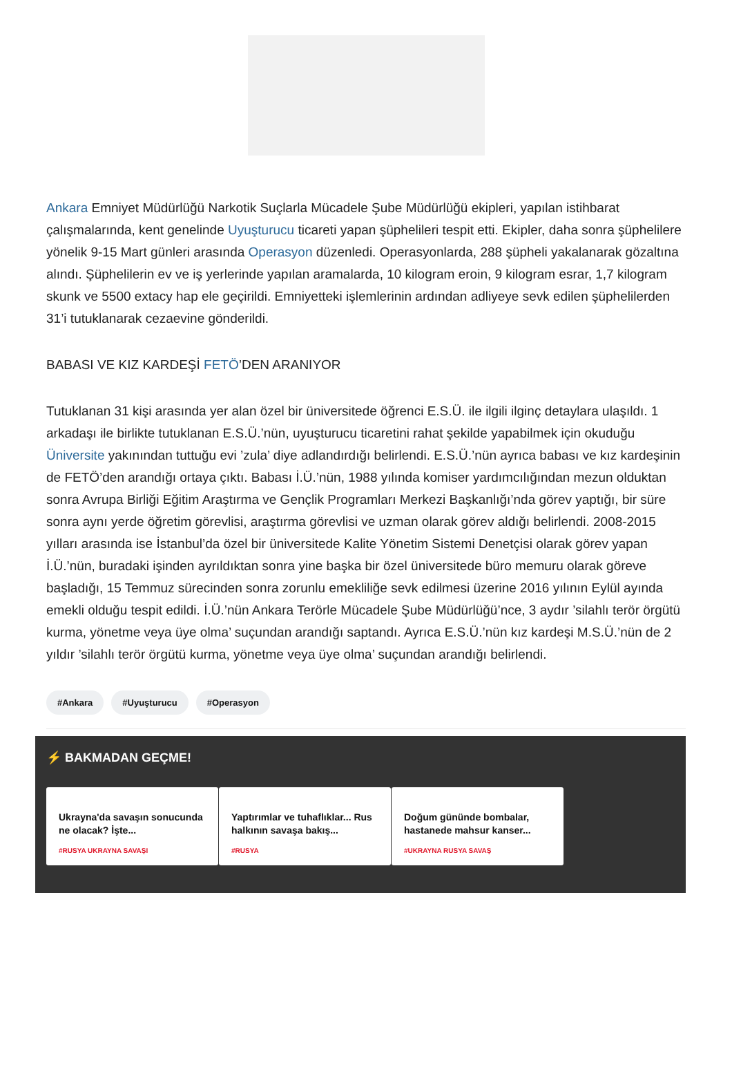Ankara Emniyet Müdürlüğü Narkotik Suçlarla Mücadele Şube Müdürlüğü ekipleri, yapılan istihbarat çalışmalarında, kent genelinde Uyuşturucu ticareti yapan şüphelileri tespit etti. Ekipler, daha sonra şüphelilere yönelik 9-15 Mart günleri arasında Operasyon düzenledi. Operasyonlarda, 288 şüpheli yakalanarak gözaltına alındı. Şüphelilerin ev ve iş yerlerinde yapılan aramalarda, 10 kilogram eroin, 9 kilogram esrar, 1,7 kilogram skunk ve 5500 extacy hap ele geçirildi. Emniyetteki işlemlerinin ardından adliyeye sevk edilen şüphelilerden 31’i tutuklanarak cezaevine gönderildi.
BABASI VE KIZ KARDEŞİ FETÖ’DEN ARANIYOR
Tutuklanan 31 kişi arasında yer alan özel bir üniversitede öğrenci E.S.Ü. ile ilgili ilginç detaylara ulaşıldı. 1 arkadaşı ile birlikte tutuklanan E.S.Ü.’nün, uyuşturucu ticaretini rahat şekilde yapabilmek için okuduğu Üniversite yakınından tuttuğu evi ’zula’ diye adlandırdığı belirlendi. E.S.Ü.’nün ayrıca babası ve kız kardeşinin de FETÖ’den arandığı ortaya çıktı. Babası İ.Ü.’nün, 1988 yılında komiser yardımcılığından mezun olduktan sonra Avrupa Birliği Eğitim Araştırma ve Gençlik Programları Merkezi Başkanlığı’nda görev yaptığı, bir süre sonra aynı yerde öğretim görevlisi, araştırma görevlisi ve uzman olarak görev aldığı belirlendi. 2008-2015 yılları arasında ise İstanbul’da özel bir üniversitede Kalite Yönetim Sistemi Denetçisi olarak görev yapan İ.Ü.’nün, buradaki işinden ayrıldıktan sonra yine başka bir özel üniversitede büro memuru olarak göreve başladığı, 15 Temmuz sürecinden sonra zorunlu emekliliğe sevk edilmesi üzerine 2016 yılının Eylül ayında emekli olduğu tespit edildi. İ.Ü.’nün Ankara Terörle Mücadele Şube Müdürlüğü’nce, 3 aydır ’silahlı terör örgütü kurma, yönetme veya üye olma’ suçundan arandığı saptandı. Ayrıca E.S.Ü.’nün kız kardeşi M.S.Ü.’nün de 2 yıldır ’silahlı terör örgütü kurma, yönetme veya üye olma’ suçundan arandığı belirlendi.
#Ankara #Uyuşturucu #Operasyon
⚡ BAKMADAN GEÇME!
Ukrayna'da savaşın sonucunda ne olacak? İşte...
#RUSYA UKRAYNA SAVAŞI
Yaptırımlar ve tuhaflıklar... Rus halkının savaşa bakış...
#RUSYA
Doğum gününde bombalar, hastanede mahsur kanser...
#UKRAYNA RUSYA SAVAŞ